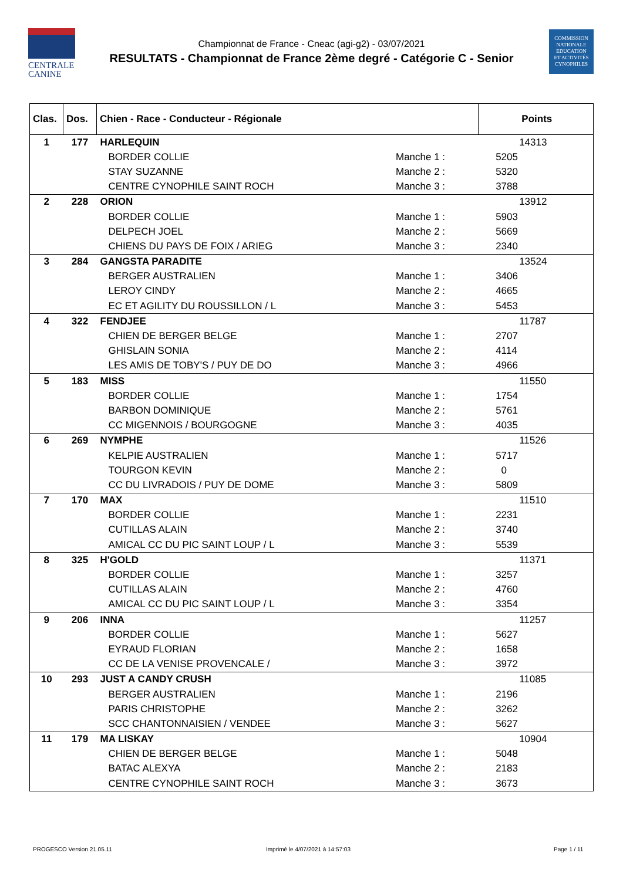CENTRALE
CANINE
COMMISSION
NATIONALE
EDUCATION
ET ACTIVITÉS
CYNOPHILES
Championnat de France - Cneac (agi-g2) - 03/07/2021
RESULTATS - Championnat de France 2ème degré - Catégorie C - Senior
| Clas. | Dos. | Chien - Race - Conducteur - Régionale | | Points |
| --- | --- | --- | --- | --- |
| 1 | 177 | HARLEQUIN | | 14313 |
| | | BORDER COLLIE | Manche 1 : | 5205 |
| | | STAY SUZANNE | Manche 2 : | 5320 |
| | | CENTRE CYNOPHILE SAINT ROCH | Manche 3 : | 3788 |
| 2 | 228 | ORION | | 13912 |
| | | BORDER COLLIE | Manche 1 : | 5903 |
| | | DELPECH JOEL | Manche 2 : | 5669 |
| | | CHIENS DU PAYS DE FOIX / ARIEG | Manche 3 : | 2340 |
| 3 | 284 | GANGSTA PARADITE | | 13524 |
| | | BERGER AUSTRALIEN | Manche 1 : | 3406 |
| | | LEROY CINDY | Manche 2 : | 4665 |
| | | EC ET AGILITY DU ROUSSILLON / L | Manche 3 : | 5453 |
| 4 | 322 | FENDJEE | | 11787 |
| | | CHIEN DE BERGER BELGE | Manche 1 : | 2707 |
| | | GHISLAIN SONIA | Manche 2 : | 4114 |
| | | LES AMIS DE TOBY'S / PUY DE DO | Manche 3 : | 4966 |
| 5 | 183 | MISS | | 11550 |
| | | BORDER COLLIE | Manche 1 : | 1754 |
| | | BARBON DOMINIQUE | Manche 2 : | 5761 |
| | | CC MIGENNOIS / BOURGOGNE | Manche 3 : | 4035 |
| 6 | 269 | NYMPHE | | 11526 |
| | | KELPIE AUSTRALIEN | Manche 1 : | 5717 |
| | | TOURGON KEVIN | Manche 2 : | 0 |
| | | CC DU LIVRADOIS / PUY DE DOME | Manche 3 : | 5809 |
| 7 | 170 | MAX | | 11510 |
| | | BORDER COLLIE | Manche 1 : | 2231 |
| | | CUTILLAS ALAIN | Manche 2 : | 3740 |
| | | AMICAL CC DU PIC SAINT LOUP / L | Manche 3 : | 5539 |
| 8 | 325 | H'GOLD | | 11371 |
| | | BORDER COLLIE | Manche 1 : | 3257 |
| | | CUTILLAS ALAIN | Manche 2 : | 4760 |
| | | AMICAL CC DU PIC SAINT LOUP / L | Manche 3 : | 3354 |
| 9 | 206 | INNA | | 11257 |
| | | BORDER COLLIE | Manche 1 : | 5627 |
| | | EYRAUD FLORIAN | Manche 2 : | 1658 |
| | | CC DE LA VENISE PROVENCALE / | Manche 3 : | 3972 |
| 10 | 293 | JUST A CANDY CRUSH | | 11085 |
| | | BERGER AUSTRALIEN | Manche 1 : | 2196 |
| | | PARIS CHRISTOPHE | Manche 2 : | 3262 |
| | | SCC CHANTONNAISIEN / VENDEE | Manche 3 : | 5627 |
| 11 | 179 | MA LISKAY | | 10904 |
| | | CHIEN DE BERGER BELGE | Manche 1 : | 5048 |
| | | BATAC ALEXYA | Manche 2 : | 2183 |
| | | CENTRE CYNOPHILE SAINT ROCH | Manche 3 : | 3673 |
PROGESCO Version 21.05.11
Imprimé le 4/07/2021 à 14:57:03
Page 1 / 11